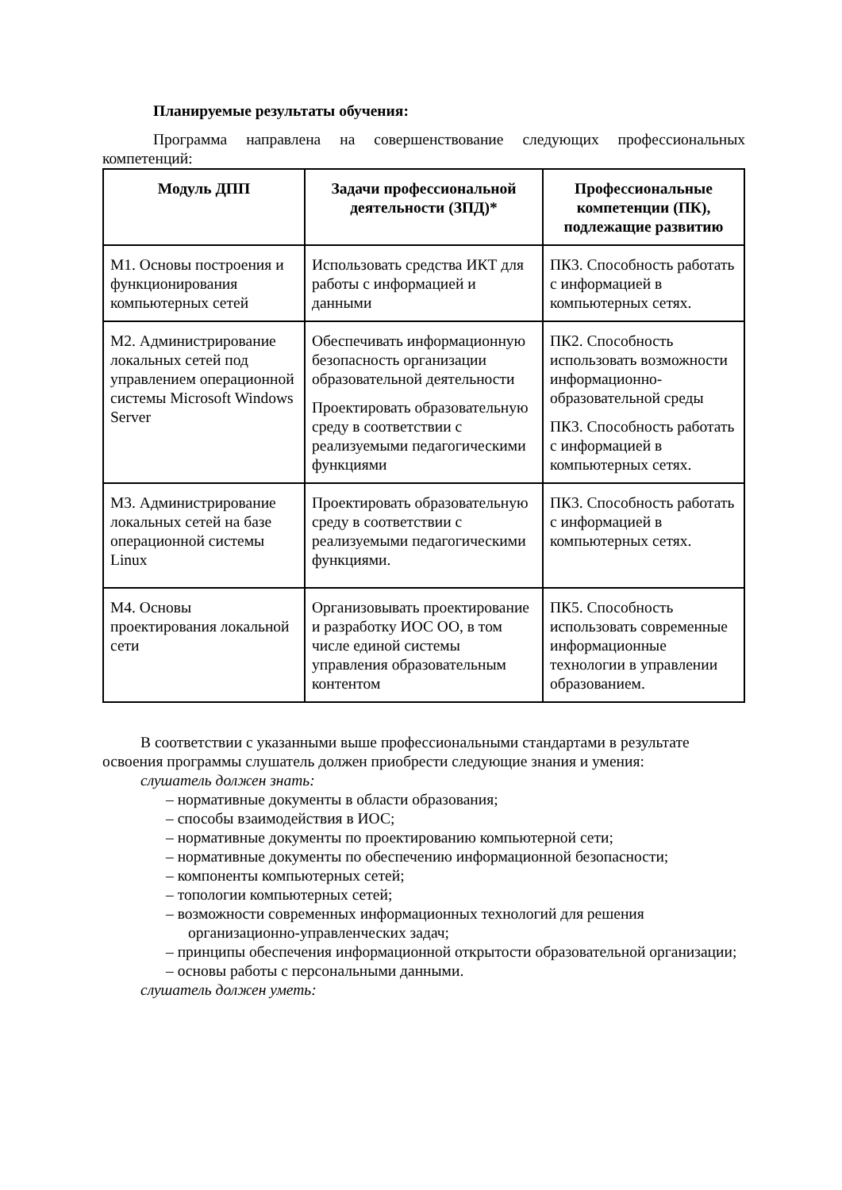Планируемые результаты обучения:
Программа направлена на совершенствование следующих профессиональных компетенций:
| Модуль ДПП | Задачи профессиональной деятельности (ЗПД)* | Профессиональные компетенции (ПК), подлежащие развитию |
| --- | --- | --- |
| М1. Основы построения и функционирования компьютерных сетей | Использовать средства ИКТ для работы с информацией и данными | ПК3. Способность работать с информацией в компьютерных сетях. |
| М2. Администрирование локальных сетей под управлением операционной системы Microsoft Windows Server | Обеспечивать информационную безопасность организации образовательной деятельности Проектировать образовательную среду в соответствии с реализуемыми педагогическими функциями | ПК2. Способность использовать возможности информационно-образовательной среды ПК3. Способность работать с информацией в компьютерных сетях. |
| М3. Администрирование локальных сетей на базе операционной системы Linux | Проектировать образовательную среду в соответствии с реализуемыми педагогическими функциями. | ПК3. Способность работать с информацией в компьютерных сетях. |
| М4. Основы проектирования локальной сети | Организовывать проектирование и разработку ИОС ОО, в том числе единой системы управления образовательным контентом | ПК5. Способность использовать современные информационные технологии в управлении образованием. |
В соответствии с указанными выше профессиональными стандартами в результате освоения программы слушатель должен приобрести следующие знания и умения:
слушатель должен знать:
– нормативные документы в области образования;
– способы взаимодействия в ИОС;
– нормативные документы по проектированию компьютерной сети;
– нормативные документы по обеспечению информационной безопасности;
– компоненты компьютерных сетей;
– топологии компьютерных сетей;
– возможности современных информационных технологий для решения организационно-управленческих задач;
– принципы обеспечения информационной открытости образовательной организации;
– основы работы с персональными данными.
слушатель должен уметь: